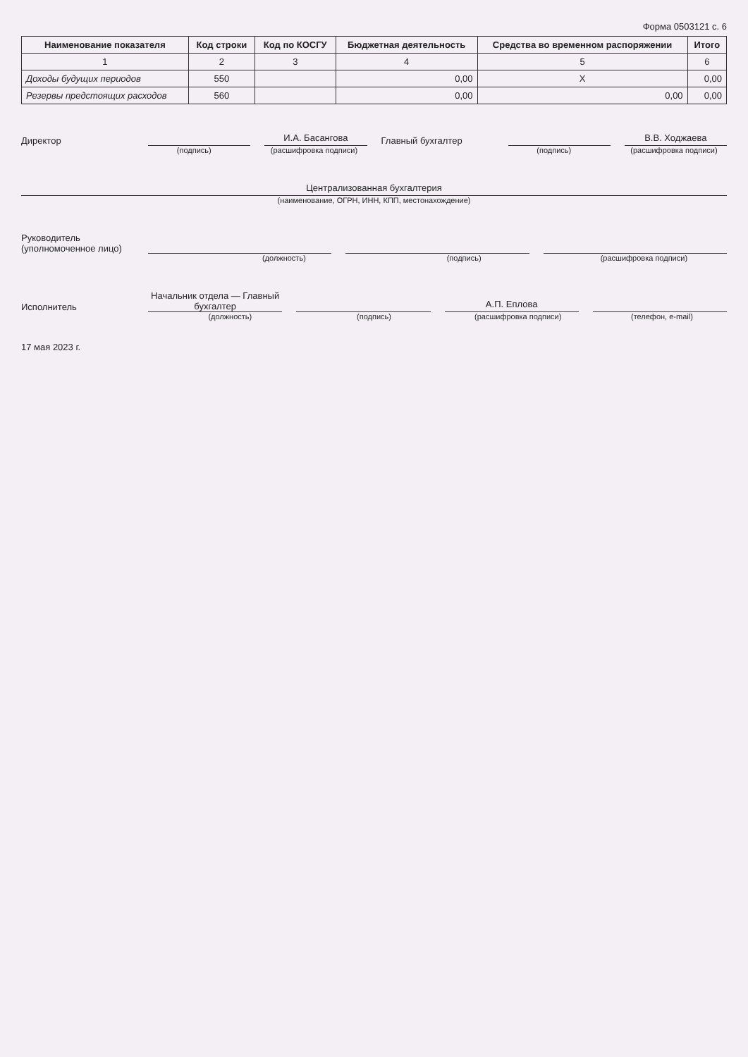Форма 0503121 с. 6
| Наименование показателя | Код строки | Код по КОСГУ | Бюджетная деятельность | Средства во временном распоряжении | Итого |
| --- | --- | --- | --- | --- | --- |
| 1 | 2 | 3 | 4 | 5 | 6 |
| Доходы будущих периодов | 550 | | 0,00 | X | 0,00 |
| Резервы предстоящих расходов | 560 | | 0,00 | 0,00 | 0,00 |
Директор
И.А. Басангова
Главный бухгалтер
В.В. Ходжаева
(подпись) (расшифровка подписи) (подпись) (расшифровка подписи)
Централизованная бухгалтерия
(наименование, ОГРН, ИНН, КПП, местонахождение)
Руководитель (уполномоченное лицо)
(должность) (подпись) (расшифровка подписи)
Исполнитель
Начальник отдела — Главный бухгалтер
А.П. Еплова
(должность) (подпись) (расшифровка подписи) (телефон, e-mail)
17 мая 2023 г.